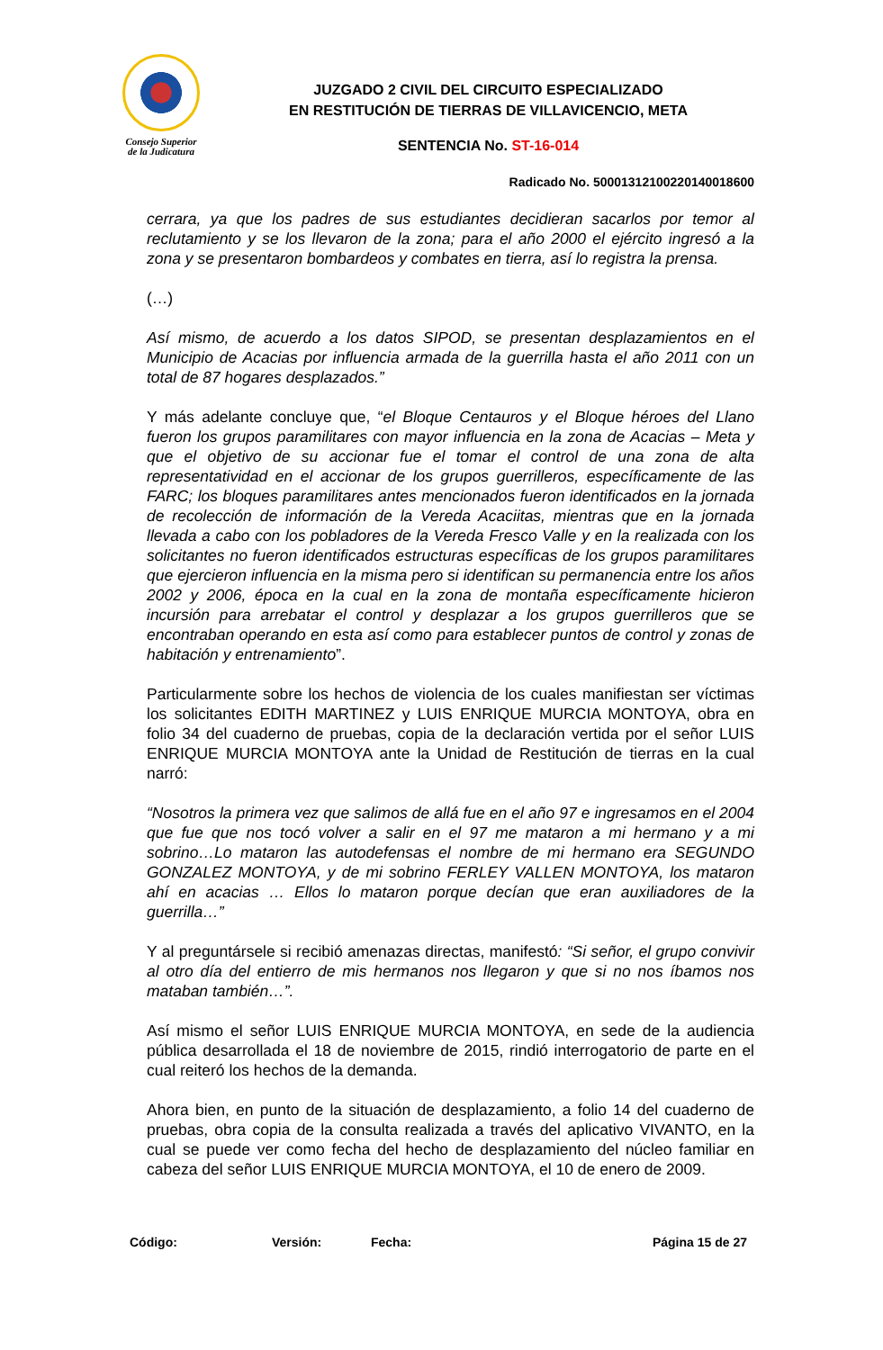Consejo Superior
de la Judicatura
JUZGADO 2 CIVIL DEL CIRCUITO ESPECIALIZADO
EN RESTITUCIÓN DE TIERRAS DE VILLAVICENCIO, META
SENTENCIA No. ST-16-014
Radicado No. 50001312100220140018600
cerrara, ya que los padres de sus estudiantes decidieran sacarlos por temor al reclutamiento y se los llevaron de la zona; para el año 2000 el ejército ingresó a la zona y se presentaron bombardeos y combates en tierra, así lo registra la prensa.
(…)
Así mismo, de acuerdo a los datos SIPOD, se presentan desplazamientos en el Municipio de Acacias por influencia armada de la guerrilla hasta el año 2011 con un total de 87 hogares desplazados.”
Y más adelante concluye que, “el Bloque Centauros y el Bloque héroes del Llano fueron los grupos paramilitares con mayor influencia en la zona de Acacias – Meta y que el objetivo de su accionar fue el tomar el control de una zona de alta representatividad en el accionar de los grupos guerrilleros, específicamente de las FARC; los bloques paramilitares antes mencionados fueron identificados en la jornada de recolección de información de la Vereda Acaciitas, mientras que en la jornada llevada a cabo con los pobladores de la Vereda Fresco Valle y en la realizada con los solicitantes no fueron identificados estructuras específicas de los grupos paramilitares que ejercieron influencia en la misma pero si identifican su permanencia entre los años 2002 y 2006, época en la cual en la zona de montaña específicamente hicieron incursión para arrebatar el control y desplazar a los grupos guerrilleros que se encontraban operando en esta así como para establecer puntos de control y zonas de habitación y entrenamiento”.
Particularmente sobre los hechos de violencia de los cuales manifiestan ser víctimas los solicitantes EDITH MARTINEZ y LUIS ENRIQUE MURCIA MONTOYA, obra en folio 34 del cuaderno de pruebas, copia de la declaración vertida por el señor LUIS ENRIQUE MURCIA MONTOYA ante la Unidad de Restitución de tierras en la cual narró:
“Nosotros la primera vez que salimos de allá fue en el año 97 e ingresamos en el 2004 que fue que nos tocó volver a salir en el 97 me mataron a mi hermano y a mi sobrino…Lo mataron las autodefensas el nombre de mi hermano era SEGUNDO GONZALEZ MONTOYA, y de mi sobrino FERLEY VALLEN MONTOYA, los mataron ahí en acacias … Ellos lo mataron porque decían que eran auxiliadores de la guerrilla…”
Y al preguntársele si recibió amenazas directas, manifestó: “Si señor, el grupo convivir al otro día del entierro de mis hermanos nos llegaron y que si no nos íbamos nos mataban también…”.
Así mismo el señor LUIS ENRIQUE MURCIA MONTOYA, en sede de la audiencia pública desarrollada el 18 de noviembre de 2015, rindió interrogatorio de parte en el cual reiteró los hechos de la demanda.
Ahora bien, en punto de la situación de desplazamiento, a folio 14 del cuaderno de pruebas, obra copia de la consulta realizada a través del aplicativo VIVANTO, en la cual se puede ver como fecha del hecho de desplazamiento del núcleo familiar en cabeza del señor LUIS ENRIQUE MURCIA MONTOYA, el 10 de enero de 2009.
Código: Versión: Fecha: Página 15 de 27